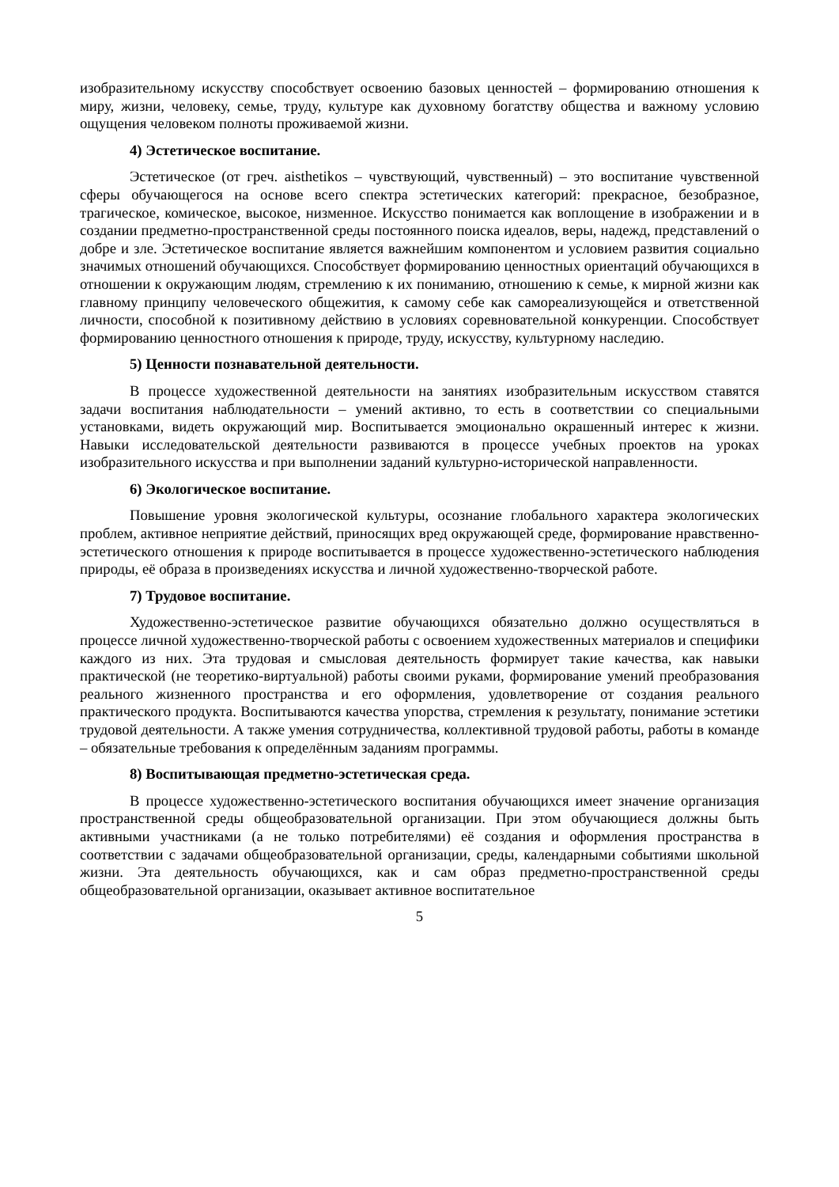изобразительному искусству способствует освоению базовых ценностей – формированию отношения к миру, жизни, человеку, семье, труду, культуре как духовному богатству общества и важному условию ощущения человеком полноты проживаемой жизни.
4) Эстетическое воспитание.
Эстетическое (от греч. aisthetikos – чувствующий, чувственный) – это воспитание чувственной сферы обучающегося на основе всего спектра эстетических категорий: прекрасное, безобразное, трагическое, комическое, высокое, низменное. Искусство понимается как воплощение в изображении и в создании предметно-пространственной среды постоянного поиска идеалов, веры, надежд, представлений о добре и зле. Эстетическое воспитание является важнейшим компонентом и условием развития социально значимых отношений обучающихся. Способствует формированию ценностных ориентаций обучающихся в отношении к окружающим людям, стремлению к их пониманию, отношению к семье, к мирной жизни как главному принципу человеческого общежития, к самому себе как самореализующейся и ответственной личности, способной к позитивному действию в условиях соревновательной конкуренции. Способствует формированию ценностного отношения к природе, труду, искусству, культурному наследию.
5) Ценности познавательной деятельности.
В процессе художественной деятельности на занятиях изобразительным искусством ставятся задачи воспитания наблюдательности – умений активно, то есть в соответствии со специальными установками, видеть окружающий мир. Воспитывается эмоционально окрашенный интерес к жизни. Навыки исследовательской деятельности развиваются в процессе учебных проектов на уроках изобразительного искусства и при выполнении заданий культурно-исторической направленности.
6) Экологическое воспитание.
Повышение уровня экологической культуры, осознание глобального характера экологических проблем, активное неприятие действий, приносящих вред окружающей среде, формирование нравственно-эстетического отношения к природе воспитывается в процессе художественно-эстетического наблюдения природы, её образа в произведениях искусства и личной художественно-творческой работе.
7) Трудовое воспитание.
Художественно-эстетическое развитие обучающихся обязательно должно осуществляться в процессе личной художественно-творческой работы с освоением художественных материалов и специфики каждого из них. Эта трудовая и смысловая деятельность формирует такие качества, как навыки практической (не теоретико-виртуальной) работы своими руками, формирование умений преобразования реального жизненного пространства и его оформления, удовлетворение от создания реального практического продукта. Воспитываются качества упорства, стремления к результату, понимание эстетики трудовой деятельности. А также умения сотрудничества, коллективной трудовой работы, работы в команде – обязательные требования к определённым заданиям программы.
8) Воспитывающая предметно-эстетическая среда.
В процессе художественно-эстетического воспитания обучающихся имеет значение организация пространственной среды общеобразовательной организации. При этом обучающиеся должны быть активными участниками (а не только потребителями) её создания и оформления пространства в соответствии с задачами общеобразовательной организации, среды, календарными событиями школьной жизни. Эта деятельность обучающихся, как и сам образ предметно-пространственной среды общеобразовательной организации, оказывает активное воспитательное
5